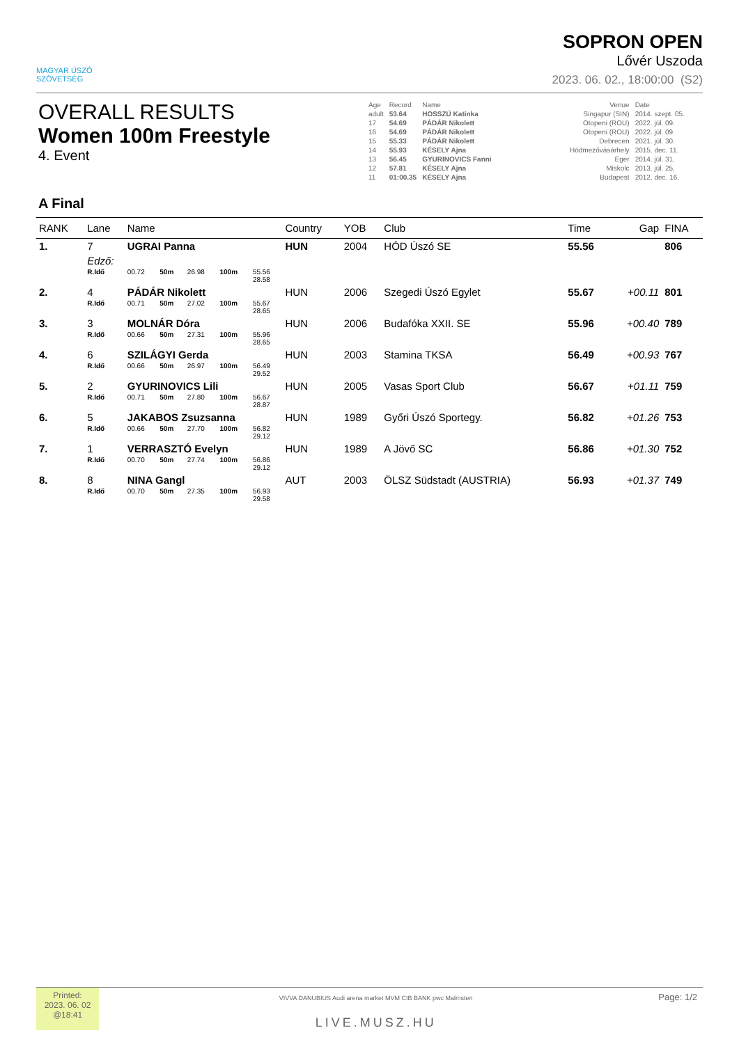MAGYAR ÚSZÓ
SZÖVETSÉG
SOPRON OPEN
Lővér Uszoda
2023. 06. 02., 18:00:00 (S2)
OVERALL RESULTS
Women 100m Freestyle
4. Event
| Age | Record | Name | Venue | Date |
| adult | 53.64 | HOSSZÚ Katinka | Singapur (SIN) | 2014. szept. 05. |
| 17 | 54.69 | PÁDÁR Nikolett | Otopeni (ROU) | 2022. júl. 09. |
| 16 | 54.69 | PÁDÁR Nikolett | Otopeni (ROU) | 2022. júl. 09. |
| 15 | 55.33 | PÁDÁR Nikolett | Debrecen | 2021. júl. 30. |
| 14 | 55.93 | KÉSELY Ajna | Hódmezővásárhely | 2015. dec. 11. |
| 13 | 56.45 | GYURINOVICS Fanni | Eger | 2014. júl. 31. |
| 12 | 57.81 | KÉSELY Ajna | Miskolc | 2013. júl. 25. |
| 11 | 01:00.35 | KÉSELY Ajna | Budapest | 2012. dec. 16. |
A Final
| RANK | Lane | Name | | | | | | Country | YOB | Club | Time | Gap | FINA |
| --- | --- | --- | --- | --- | --- | --- | --- | --- | --- | --- | --- | --- | --- |
| 1. | 7 | UGRAI Panna | | | | | | HUN | 2004 | HÓD Úszó SE | 55.56 | | 806 |
| | Edző: | | | | | | | | | | | | |
| | R.Idő | 00.72 | 50m | 26.98 | 100m | 55.56 28.58 | | | | | | | |
| 2. | 4 | PÁDÁR Nikolett | | | | | | HUN | 2006 | Szegedi Úszó Egylet | 55.67 | +00.11 | 801 |
| | R.Idő | 00.71 | 50m | 27.02 | 100m | 55.67 28.65 | | | | | | | |
| 3. | 3 | MOLNÁR Dóra | | | | | | HUN | 2006 | Budafóka XXII. SE | 55.96 | +00.40 | 789 |
| | R.Idő | 00.66 | 50m | 27.31 | 100m | 55.96 28.65 | | | | | | | |
| 4. | 6 | SZILÁGYI Gerda | | | | | | HUN | 2003 | Stamina TKSA | 56.49 | +00.93 | 767 |
| | R.Idő | 00.66 | 50m | 26.97 | 100m | 56.49 29.52 | | | | | | | |
| 5. | 2 | GYURINOVICS Lili | | | | | | HUN | 2005 | Vasas Sport Club | 56.67 | +01.11 | 759 |
| | R.Idő | 00.71 | 50m | 27.80 | 100m | 56.67 28.87 | | | | | | | |
| 6. | 5 | JAKABOS Zsuzsanna | | | | | | HUN | 1989 | Győri Úszó Sportegy. | 56.82 | +01.26 | 753 |
| | R.Idő | 00.66 | 50m | 27.70 | 100m | 56.82 29.12 | | | | | | | |
| 7. | 1 | VERRASZTÓ Evelyn | | | | | | HUN | 1989 | A Jövő SC | 56.86 | +01.30 | 752 |
| | R.Idő | 00.70 | 50m | 27.74 | 100m | 56.86 29.12 | | | | | | | |
| 8. | 8 | NINA Gangl | | | | | | AUT | 2003 | ÖLSZ Südstadt (AUSTRIA) | 56.93 | +01.37 | 749 |
| | R.Idő | 00.70 | 50m | 27.35 | 100m | 56.93 29.58 | | | | | | | |
Printed:
2023. 06. 02
@18:41
VIVVA DANUBIUS Audi arena market MVM CIB BANK pwc Malmsten
LIVE.MUSZ.HU
Page: 1/2